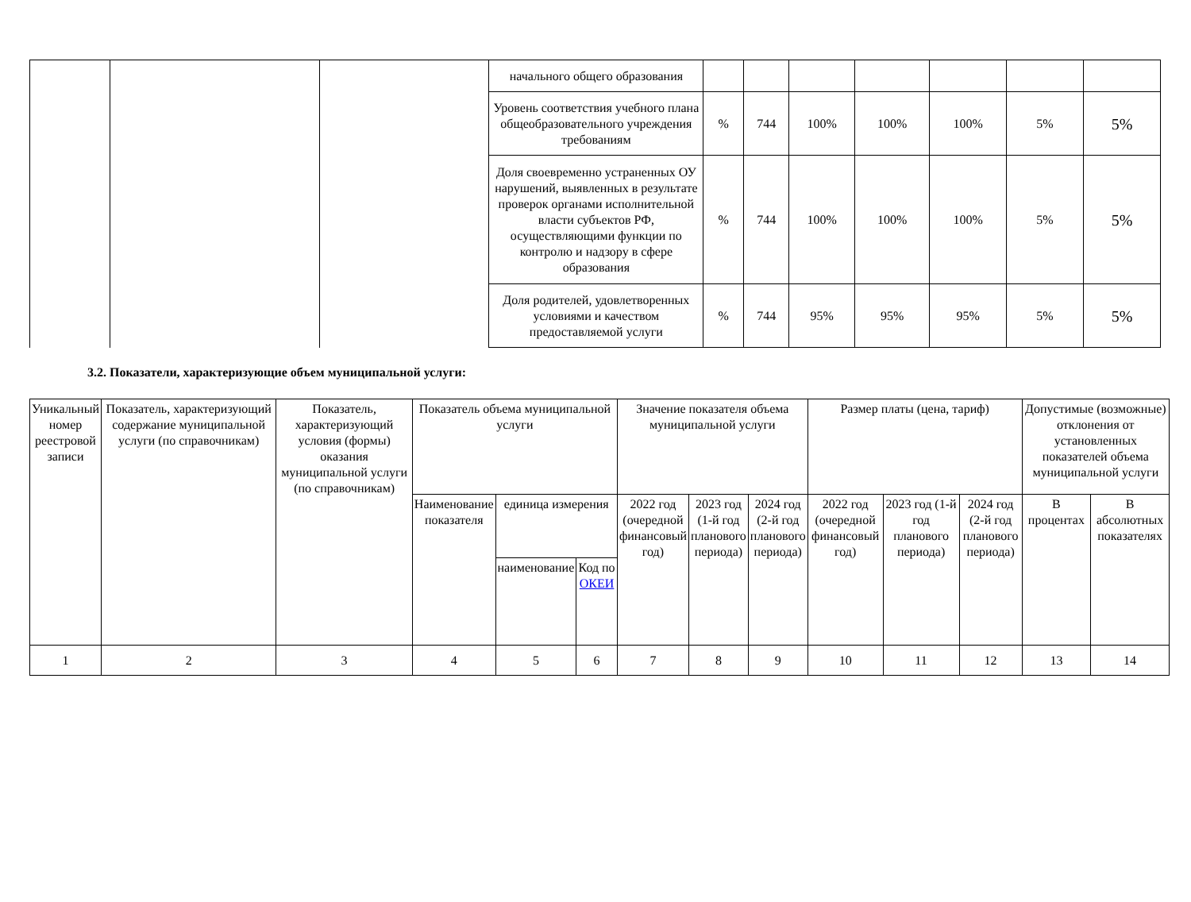| | | | начального общего образования | | | | | | | |
| | | | Уровень соответствия учебного плана общеобразовательного учреждения требованиям | % | 744 | 100% | 100% | 100% | 5% | 5% |
| | | | Доля своевременно устраненных ОУ нарушений, выявленных в результате проверок органами исполнительной власти субъектов РФ, осуществляющими функции по контролю и надзору в сфере образования | % | 744 | 100% | 100% | 100% | 5% | 5% |
| | | | Доля родителей, удовлетворенных условиями и качеством предоставляемой услуги | % | 744 | 95% | 95% | 95% | 5% | 5% |
3.2. Показатели, характеризующие объем муниципальной услуги:
| Уникальный номер реестровой записи | Показатель, характеризующий содержание муниципальной услуги (по справочникам) | Показатель, характеризующий условия (формы) оказания муниципальной услуги (по справочникам) | Показатель объема муниципальной услуги | | | Значение показателя объема муниципальной услуги | | | Размер платы (цена, тариф) | | | Допустимые (возможные) отклонения от установленных показателей объема муниципальной услуги | |
| --- | --- | --- | --- | --- | --- | --- | --- | --- | --- | --- | --- | --- | --- |
| | | | Наименование показателя | единица измерения | | 2022 год (очередной финансовый год) | 2023 год (1-й год планового периода) | 2024 год (2-й год планового периода) | 2022 год (очередной финансовый год) | 2023 год (1-й год планового периода) | 2024 год (2-й год планового периода) | В процентах | В абсолютных показателях |
| | | | | наименование | Код по ОКЕИ | | | | | | | | |
| 1 | 2 | 3 | 4 | 5 | 6 | 7 | 8 | 9 | 10 | 11 | 12 | 13 | 14 |